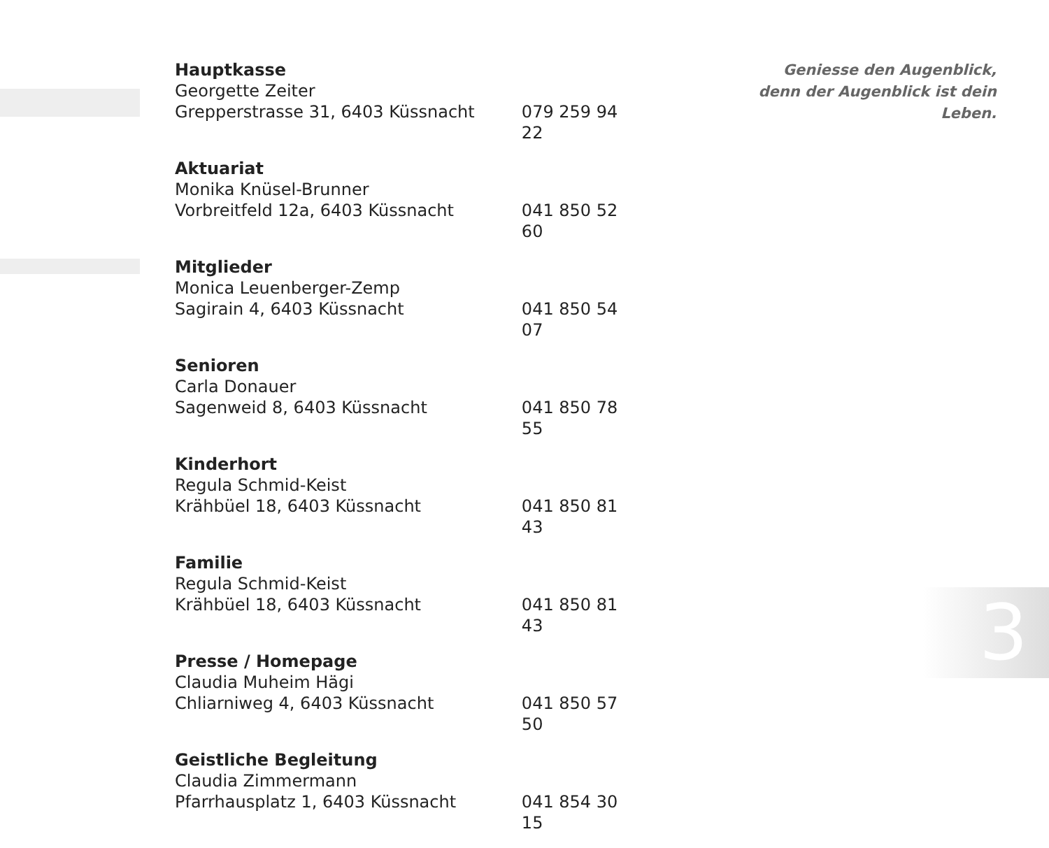Hauptkasse
Georgette Zeiter
Grepperstrasse 31, 6403 Küssnacht 079 259 94 22
Aktuariat
Monika Knüsel-Brunner
Vorbreitfeld 12a, 6403 Küssnacht 041 850 52 60
Mitglieder
Monica Leuenberger-Zemp
Sagirain 4, 6403 Küssnacht 041 850 54 07
Senioren
Carla Donauer
Sagenweid 8, 6403 Küssnacht 041 850 78 55
Kinderhort
Regula Schmid-Keist
Krähbüel 18, 6403 Küssnacht 041 850 81 43
Familie
Regula Schmid-Keist
Krähbüel 18, 6403 Küssnacht 041 850 81 43
Presse / Homepage
Claudia Muheim Hägi
Chliarniweg 4, 6403 Küssnacht 041 850 57 50
Geistliche Begleitung
Claudia Zimmermann
Pfarrhausplatz 1, 6403 Küssnacht 041 854 30 15
Geniesse den Augenblick, denn der Augenblick ist dein Leben.
3